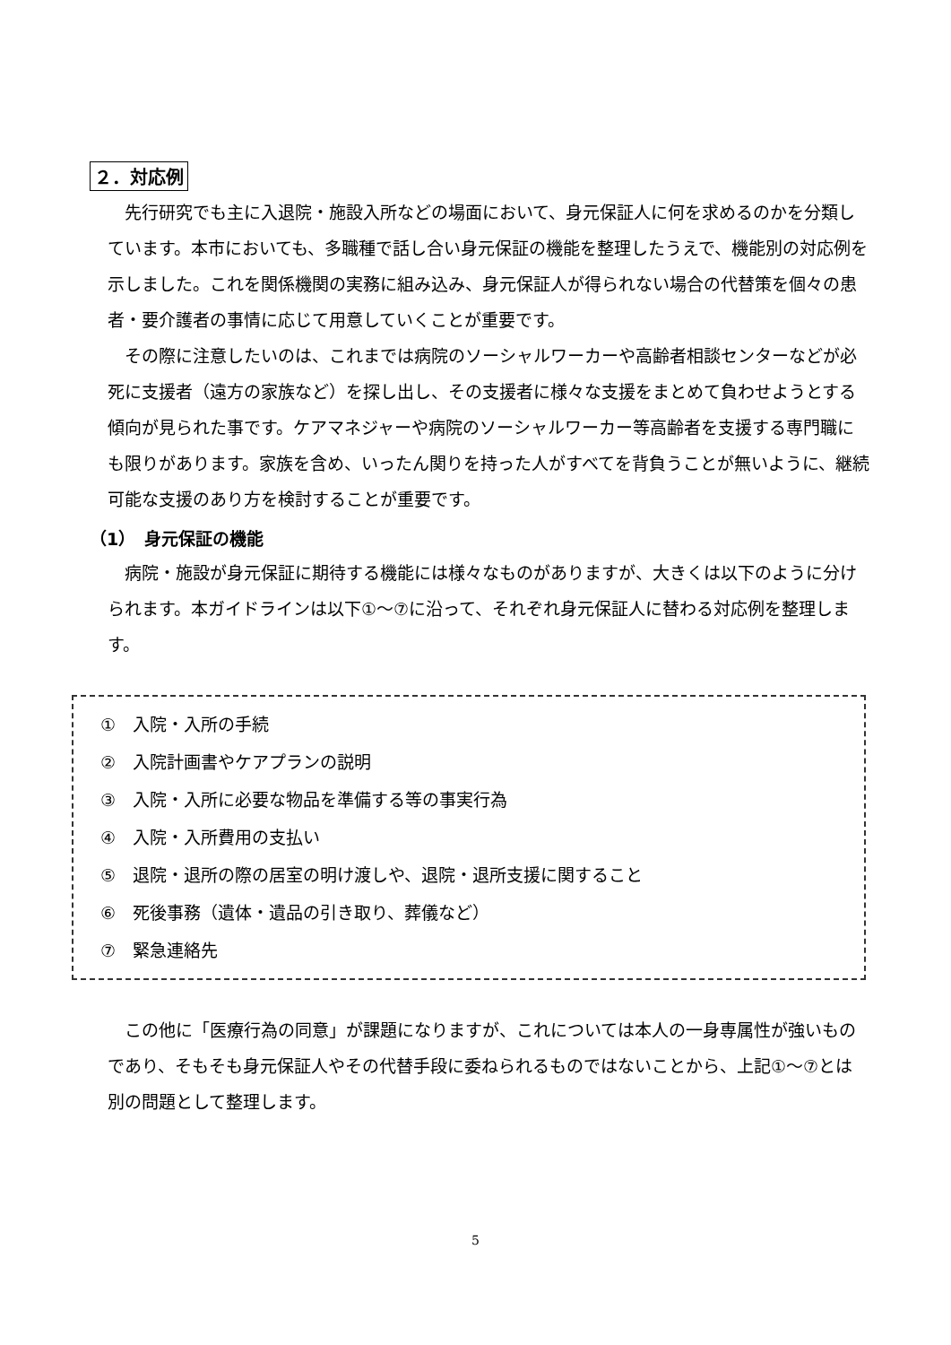２．対応例
　先行研究でも主に入退院・施設入所などの場面において、身元保証人に何を求めるのかを分類しています。本市においても、多職種で話し合い身元保証の機能を整理したうえで、機能別の対応例を示しました。これを関係機関の実務に組み込み、身元保証人が得られない場合の代替策を個々の患者・要介護者の事情に応じて用意していくことが重要です。
　その際に注意したいのは、これまでは病院のソーシャルワーカーや高齢者相談センターなどが必死に支援者（遠方の家族など）を探し出し、その支援者に様々な支援をまとめて負わせようとする傾向が見られた事です。ケアマネジャーや病院のソーシャルワーカー等高齢者を支援する専門職にも限りがあります。家族を含め、いったん関りを持った人がすべてを背負うことが無いように、継続可能な支援のあり方を検討することが重要です。
（1）　身元保証の機能
　病院・施設が身元保証に期待する機能には様々なものがありますが、大きくは以下のように分けられます。本ガイドラインは以下①～⑦に沿って、それぞれ身元保証人に替わる対応例を整理します。
①　入院・入所の手続
②　入院計画書やケアプランの説明
③　入院・入所に必要な物品を準備する等の事実行為
④　入院・入所費用の支払い
⑤　退院・退所の際の居室の明け渡しや、退院・退所支援に関すること
⑥　死後事務（遺体・遺品の引き取り、葬儀など）
⑦　緊急連絡先
　この他に「医療行為の同意」が課題になりますが、これについては本人の一身専属性が強いものであり、そもそも身元保証人やその代替手段に委ねられるものではないことから、上記①～⑦とは別の問題として整理します。
5